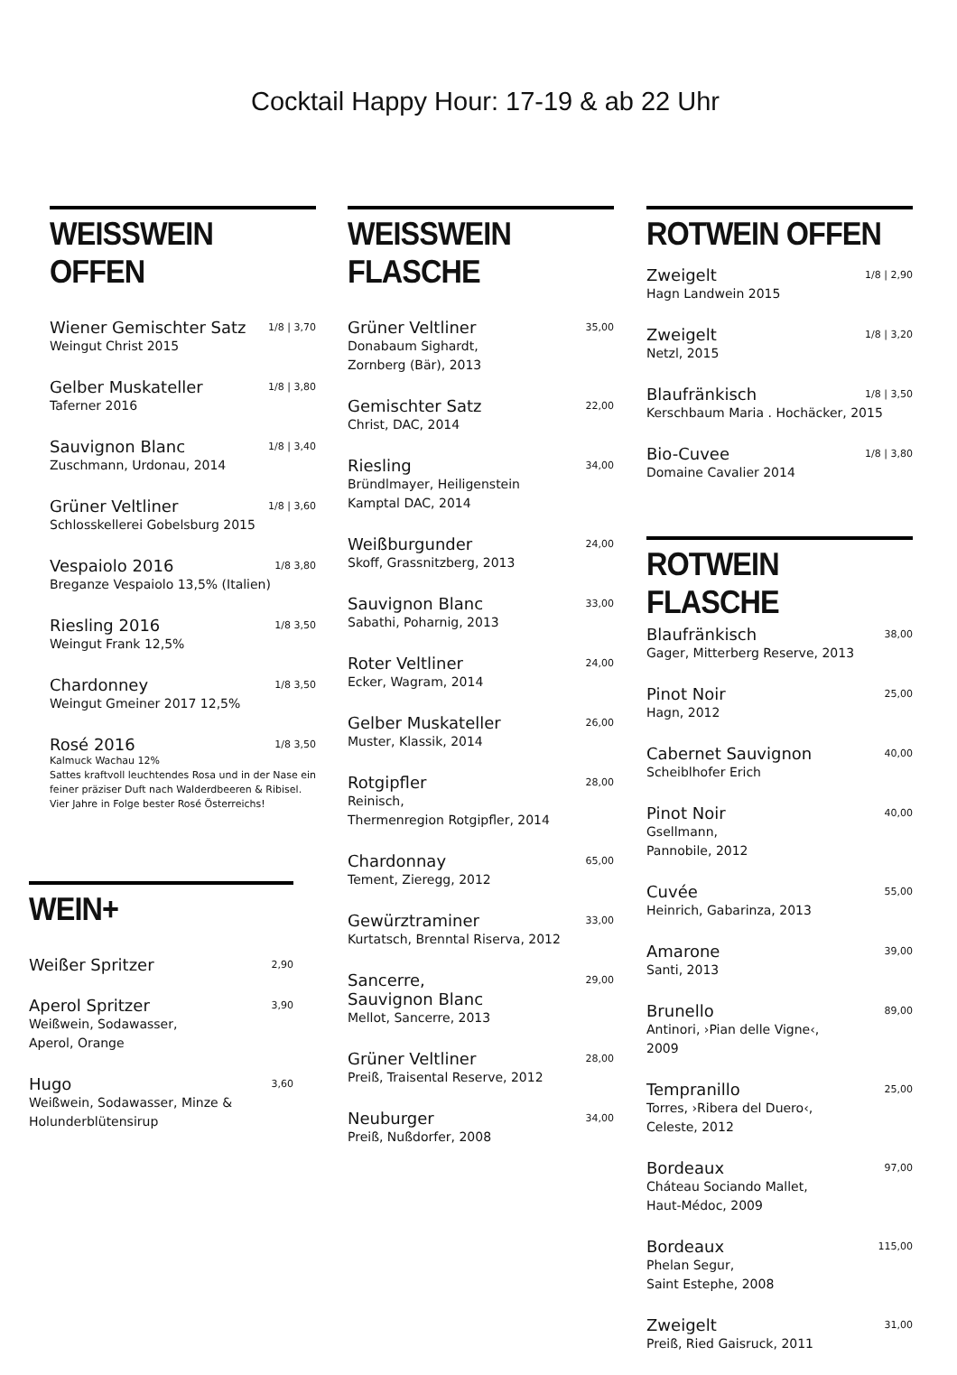Cocktail Happy Hour: 17-19 & ab 22 Uhr
WEISSWEIN OFFEN
Wiener Gemischter Satz 1/8 | 3,70
Weingut Christ 2015
Gelber Muskateller 1/8 | 3,80
Taferner 2016
Sauvignon Blanc 1/8 | 3,40
Zuschmann, Urdonau, 2014
Grüner Veltliner 1/8 | 3,60
Schlosskellerei Gobelsburg 2015
Vespaiolo 2016 1/8 3,80
Breganze Vespaiolo 13,5% (Italien)
Riesling 2016 1/8 3,50
Weingut Frank 12,5%
Chardonney 1/8 3,50
Weingut Gmeiner 2017 12,5%
Rosé 2016 1/8 3,50
Kalmuck Wachau 12%
Sattes kraftvoll leuchtendes Rosa und in der Nase ein feiner präziser Duft nach Walderdbeeren & Ribisel.
Vier Jahre in Folge bester Rosé Österreichs!
WEIN+
Weißer Spritzer 2,90
Aperol Spritzer 3,90
Weißwein, Sodawasser,
Aperol, Orange
Hugo 3,60
Weißwein, Sodawasser, Minze &
Holunderblütensirup
WEISSWEIN FLASCHE
Grüner Veltliner 35,00
Donabaum Sighardt,
Zornberg (Bär), 2013
Gemischter Satz 22,00
Christ, DAC, 2014
Riesling 34,00
Bründlmayer, Heiligenstein
Kamptal DAC, 2014
Weißburgunder 24,00
Skoff, Grassnitzberg, 2013
Sauvignon Blanc 33,00
Sabathi, Poharnig, 2013
Roter Veltliner 24,00
Ecker, Wagram, 2014
Gelber Muskateller 26,00
Muster, Klassik, 2014
Rotgipfler 28,00
Reinisch,
Thermenregion Rotgipfler, 2014
Chardonnay 65,00
Tement, Zieregg, 2012
Gewürztraminer 33,00
Kurtatsch, Brenntal Riserva, 2012
Sancerre,
Sauvignon Blanc 29,00
Mellot, Sancerre, 2013
Grüner Veltliner 28,00
Preiß, Traisental Reserve, 2012
Neuburger 34,00
Preiß, Nußdorfer, 2008
ROTWEIN OFFEN
Zweigelt 1/8 | 2,90
Hagn Landwein 2015
Zweigelt 1/8 | 3,20
Netzl, 2015
Blaufränkisch 1/8 | 3,50
Kerschbaum Maria . Hochäcker, 2015
Bio-Cuvee 1/8 | 3,80
Domaine Cavalier 2014
ROTWEIN FLASCHE
Blaufränkisch 38,00
Gager, Mitterberg Reserve, 2013
Pinot Noir 25,00
Hagn, 2012
Cabernet Sauvignon 40,00
Scheiblhofer Erich
Pinot Noir 40,00
Gsellmann,
Pannobile, 2012
Cuvée 55,00
Heinrich, Gabarinza, 2013
Amarone 39,00
Santi, 2013
Brunello 89,00
Antinori, ›Pian delle Vigne‹,
2009
Tempranillo 25,00
Torres, ›Ribera del Duero‹,
Celeste, 2012
Bordeaux 97,00
Cháteau Sociando Mallet,
Haut-Médoc, 2009
Bordeaux 115,00
Phelan Segur,
Saint Estephe, 2008
Zweigelt 31,00
Preiß, Ried Gaisruck, 2011